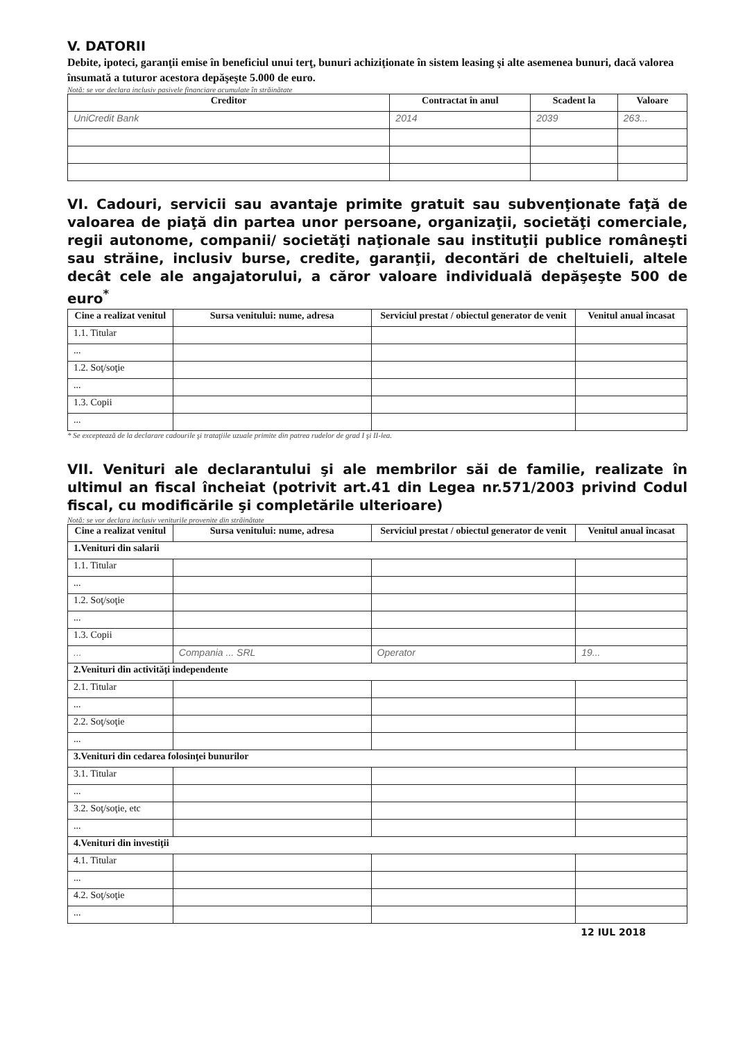V. DATORII
Debite, ipoteci, garanţii emise în beneficiul unui terţ, bunuri achiziţionate în sistem leasing şi alte asemenea bunuri, dacă valorea însumată a tuturor acestora depăşeşte 5.000 de euro.
Notă: se vor declara inclusiv pasivele financiare acumulate în străinătate
| Creditor | Contractat în anul | Scadent la | Valoare |
| --- | --- | --- | --- |
| UniCredit Bank | 2014 | 2039 | 263... |
VI. Cadouri, servicii sau avantaje primite gratuit sau subvenţionate faţă de valoarea de piaţă din partea unor persoane, organizaţii, societăţi comerciale, regii autonome, companii/ societăţi naţionale sau instituţii publice româneşti sau străine, inclusiv burse, credite, garanţii, decontări de cheltuieli, altele decât cele ale angajatorului, a căror valoare individuală depăşeşte 500 de euro<sup>*</sup>
| Cine a realizat venitul | Sursa venitului: nume, adresa | Serviciul prestat / obiectul generator de venit | Venitul anual încasat |
| --- | --- | --- | --- |
| 1.1. Titular | | | |
| ... | | | |
| 1.2. Soţ/soţie | | | |
| ... | | | |
| 1.3. Copii | | | |
| ... | | | |
* Se exceptează de la declarare cadourile şi trataţiile uzuale primite din patrea rudelor de grad I şi II-lea.
VII. Venituri ale declarantului şi ale membrilor săi de familie, realizate în ultimul an fiscal încheiat (potrivit art.41 din Legea nr.571/2003 privind Codul fiscal, cu modificările şi completările ulterioare)
Notă: se vor declara inclusiv veniturile provenite din străinătate
| Cine a realizat venitul | Sursa venitului: nume, adresa | Serviciul prestat / obiectul generator de venit | Venitul anual încasat |
| --- | --- | --- | --- |
| 1.Venituri din salarii | | | |
| 1.1. Titular | | | |
| ... | | | |
| 1.2. Soţ/soţie | | | |
| ... | | | |
| 1.3. Copii | | | |
| ... | Compania ... SRL | Operator | 19... |
| 2.Venituri din activităţi independente | | | |
| 2.1. Titular | | | |
| ... | | | |
| 2.2. Soţ/soţie | | | |
| ... | | | |
| 3.Venituri din cedarea folosinţei bunurilor | | | |
| 3.1. Titular | | | |
| ... | | | |
| 3.2. Soţ/soţie, etc | | | |
| ... | | | |
| 4.Venituri din investiţii | | | |
| 4.1. Titular | | | |
| ... | | | |
| 4.2. Soţ/soţie | | | |
| ... | | | |
12 IUL 2018